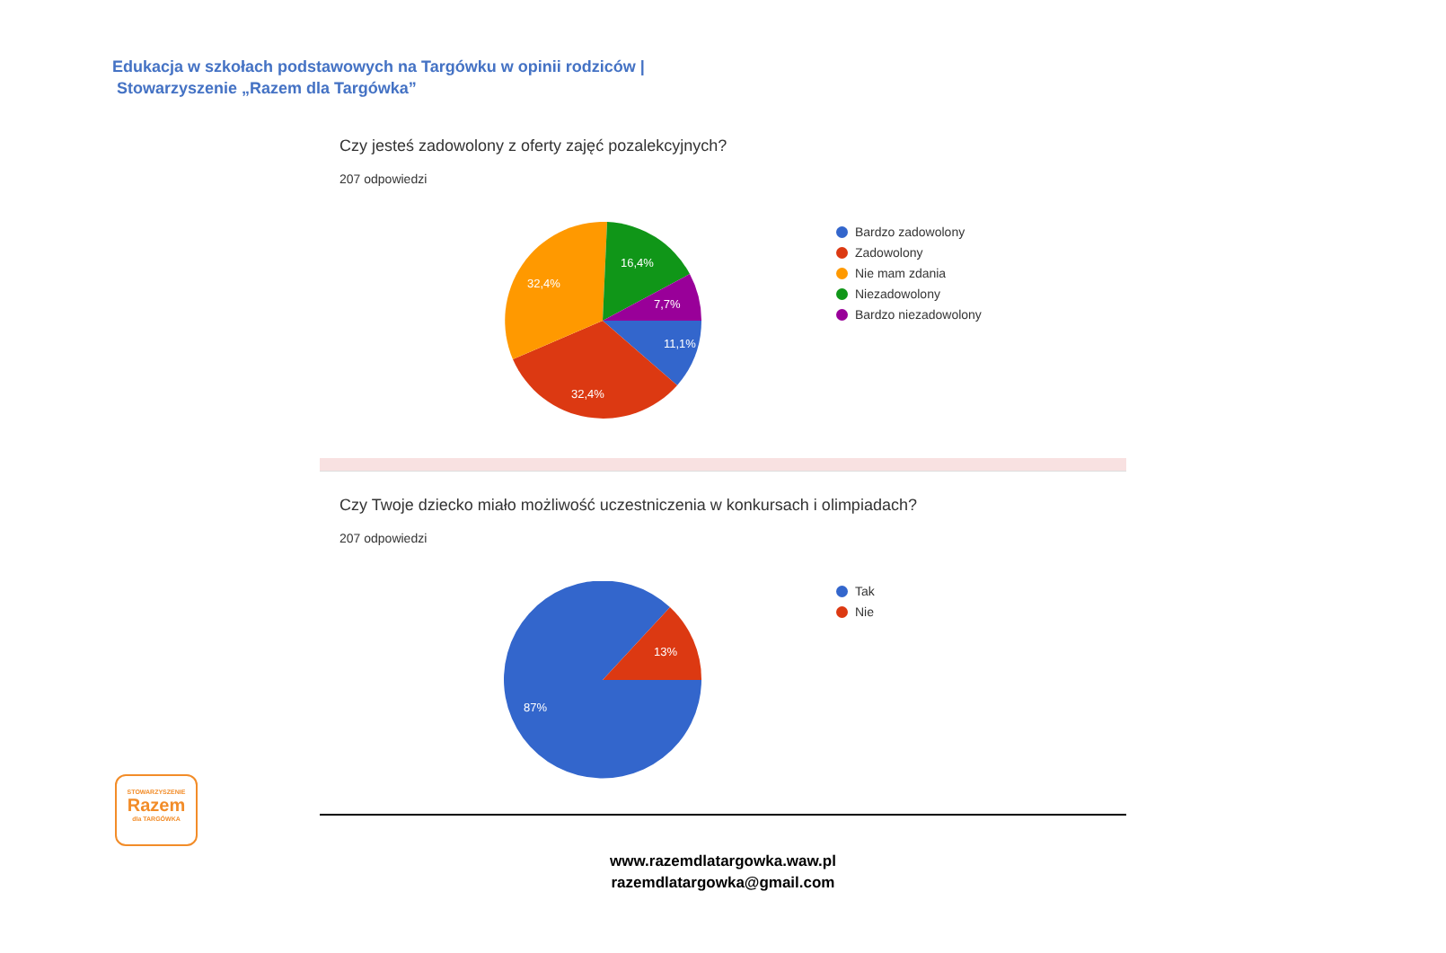Edukacja w szkołach podstawowych na Targówku w opinii rodziców |
Stowarzyszenie „Razem dla Targówka”
Czy jesteś zadowolony z oferty zajęć pozalekcyjnych?
207 odpowiedzi
11,1%
32,4%
32,4%
16,4%
7,7%
Bardzo zadowolony
Zadowolony
Nie mam zdania
Niezadowolony
Bardzo niezadowolony
Czy Twoje dziecko miało możliwość uczestniczenia w konkursach i olimpiadach?
207 odpowiedzi
87%
13%
Tak
Nie
STOWARZYSZENIE
Razem
dla TARGÓWKA
www.razemdlatargowka.waw.pl
razemdlatargowka@gmail.com